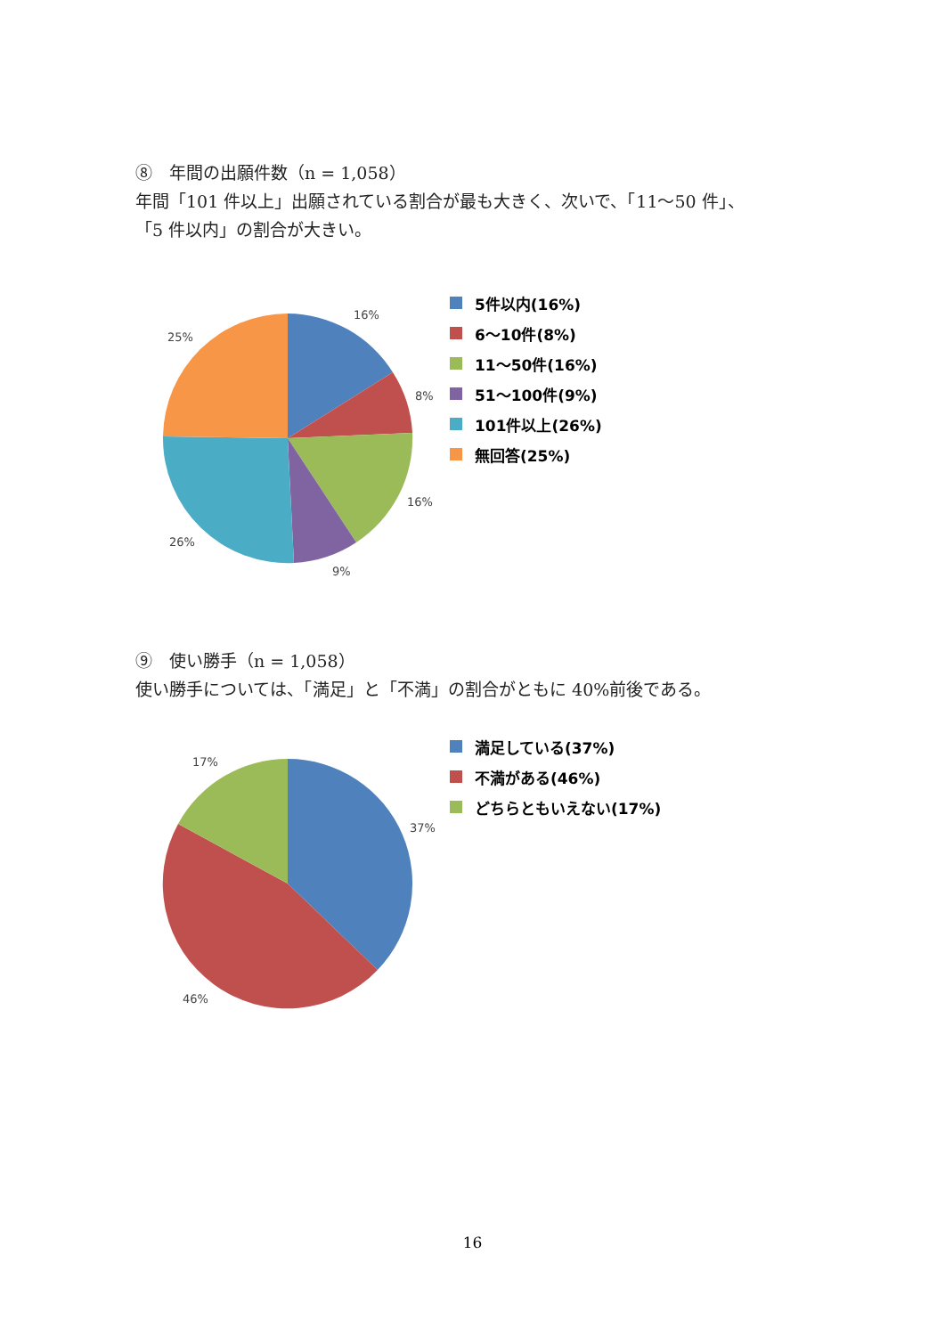⑧　年間の出願件数（n = 1,058）
年間「101 件以上」出願されている割合が最も大きく、次いで、「11～50 件」、
「5 件以内」の割合が大きい。
25%
16%
8%
16%
26%
9%
5件以内(16%)
6～10件(8%)
11～50件(16%)
51～100件(9%)
101件以上(26%)
無回答(25%)
⑨　使い勝手（n = 1,058）
使い勝手については、「満足」と「不満」の割合がともに 40%前後である。
17%
37%
46%
満足している(37%)
不満がある(46%)
どちらともいえない(17%)
16